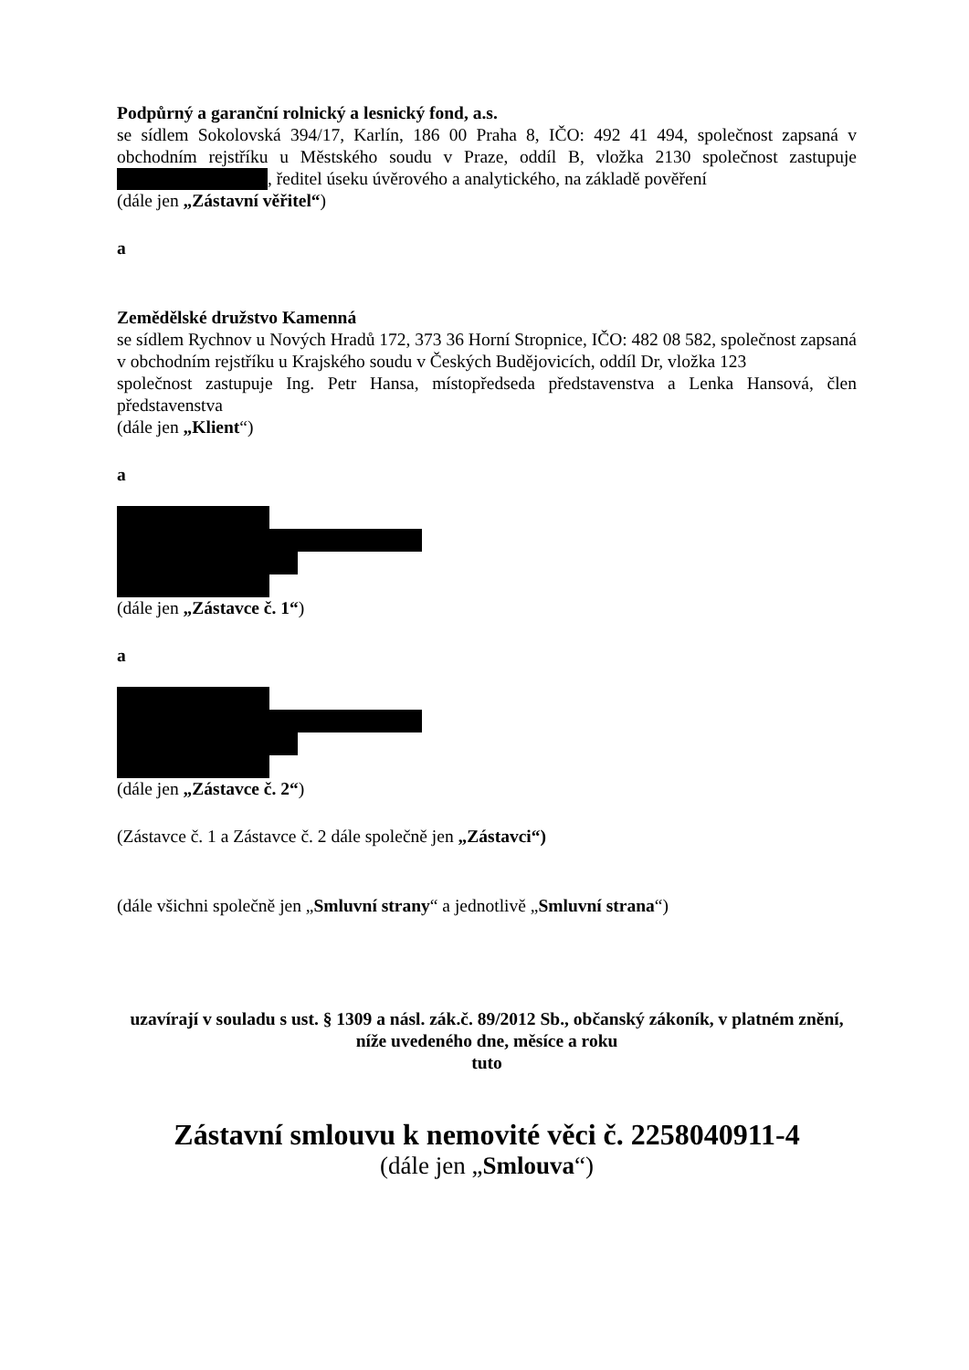Podpůrný a garanční rolnický a lesnický fond, a.s.
se sídlem Sokolovská 394/17, Karlín, 186 00 Praha 8, IČO: 492 41 494, společnost zapsaná v obchodním rejstříku u Městského soudu v Praze, oddíl B, vložka 2130 společnost zastupuje , ředitel úseku úvěrového a analytického, na základě pověření
(dále jen „Zástavní věřitel“)
a
Zemědělské družstvo Kamenná
se sídlem Rychnov u Nových Hradů 172, 373 36 Horní Stropnice, IČO: 482 08 582, společnost zapsaná v obchodním rejstříku u Krajského soudu v Českých Budějovicích, oddíl Dr, vložka 123
společnost zastupuje Ing. Petr Hansa, místopředseda představenstva a Lenka Hansová, člen představenstva
(dále jen „Klient“)
a
(dále jen „Zástavce č. 1“)
a
(dále jen „Zástavce č. 2“)
(Zástavce č. 1 a Zástavce č. 2 dále společně jen „Zástavci“)
(dále všichni společně jen „Smluvní strany“ a jednotlivě „Smluvní strana“)
uzavírají v souladu s ust. § 1309 a násl. zák.č. 89/2012 Sb., občanský zákoník, v platném znění, níže uvedeného dne, měsíce a roku
tuto
Zástavní smlouvu k nemovité věci č. 2258040911-4
(dále jen „Smlouva“)